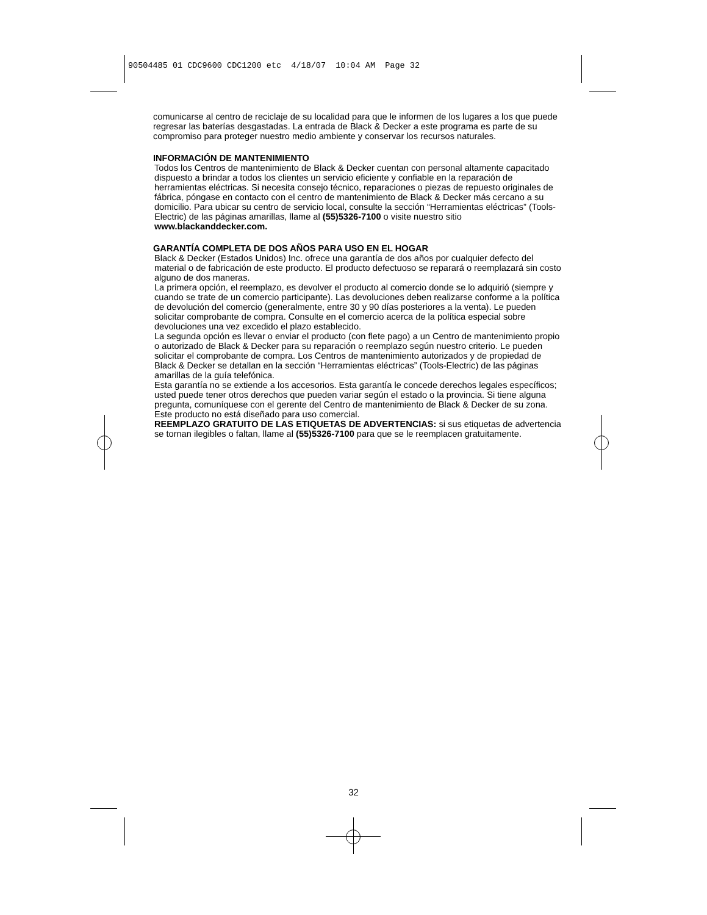90504485 01 CDC9600 CDC1200 etc 4/18/07 10:04 AM Page 32
comunicarse al centro de reciclaje de su localidad para que le informen de los lugares a los que puede regresar las baterías desgastadas. La entrada de Black & Decker a este programa es parte de su compromiso para proteger nuestro medio ambiente y conservar los recursos naturales.
INFORMACIÓN DE MANTENIMIENTO
Todos los Centros de mantenimiento de Black & Decker cuentan con personal altamente capacitado dispuesto a brindar a todos los clientes un servicio eficiente y confiable en la reparación de herramientas eléctricas. Si necesita consejo técnico, reparaciones o piezas de repuesto originales de fábrica, póngase en contacto con el centro de mantenimiento de Black & Decker más cercano a su domicilio. Para ubicar su centro de servicio local, consulte la sección “Herramientas eléctricas” (Tools-Electric) de las páginas amarillas, llame al (55)5326-7100 o visite nuestro sitio www.blackanddecker.com.
GARANTÍA COMPLETA DE DOS AÑOS PARA USO EN EL HOGAR
Black & Decker (Estados Unidos) Inc. ofrece una garantía de dos años por cualquier defecto del material o de fabricación de este producto. El producto defectuoso se reparará o reemplazará sin costo alguno de dos maneras.
La primera opción, el reemplazo, es devolver el producto al comercio donde se lo adquirió (siempre y cuando se trate de un comercio participante). Las devoluciones deben realizarse conforme a la política de devolución del comercio (generalmente, entre 30 y 90 días posteriores a la venta). Le pueden solicitar comprobante de compra. Consulte en el comercio acerca de la política especial sobre devoluciones una vez excedido el plazo establecido.
La segunda opción es llevar o enviar el producto (con flete pago) a un Centro de mantenimiento propio o autorizado de Black & Decker para su reparación o reemplazo según nuestro criterio. Le pueden solicitar el comprobante de compra. Los Centros de mantenimiento autorizados y de propiedad de Black & Decker se detallan en la sección “Herramientas eléctricas” (Tools-Electric) de las páginas amarillas de la guía telefónica.
Esta garantía no se extiende a los accesorios. Esta garantía le concede derechos legales específicos; usted puede tener otros derechos que pueden variar según el estado o la provincia. Si tiene alguna pregunta, comuníquese con el gerente del Centro de mantenimiento de Black & Decker de su zona. Este producto no está diseñado para uso comercial.
REEMPLAZO GRATUITO DE LAS ETIQUETAS DE ADVERTENCIAS: si sus etiquetas de advertencia se tornan ilegibles o faltan, llame al (55)5326-7100 para que se le reemplacen gratuitamente.
32